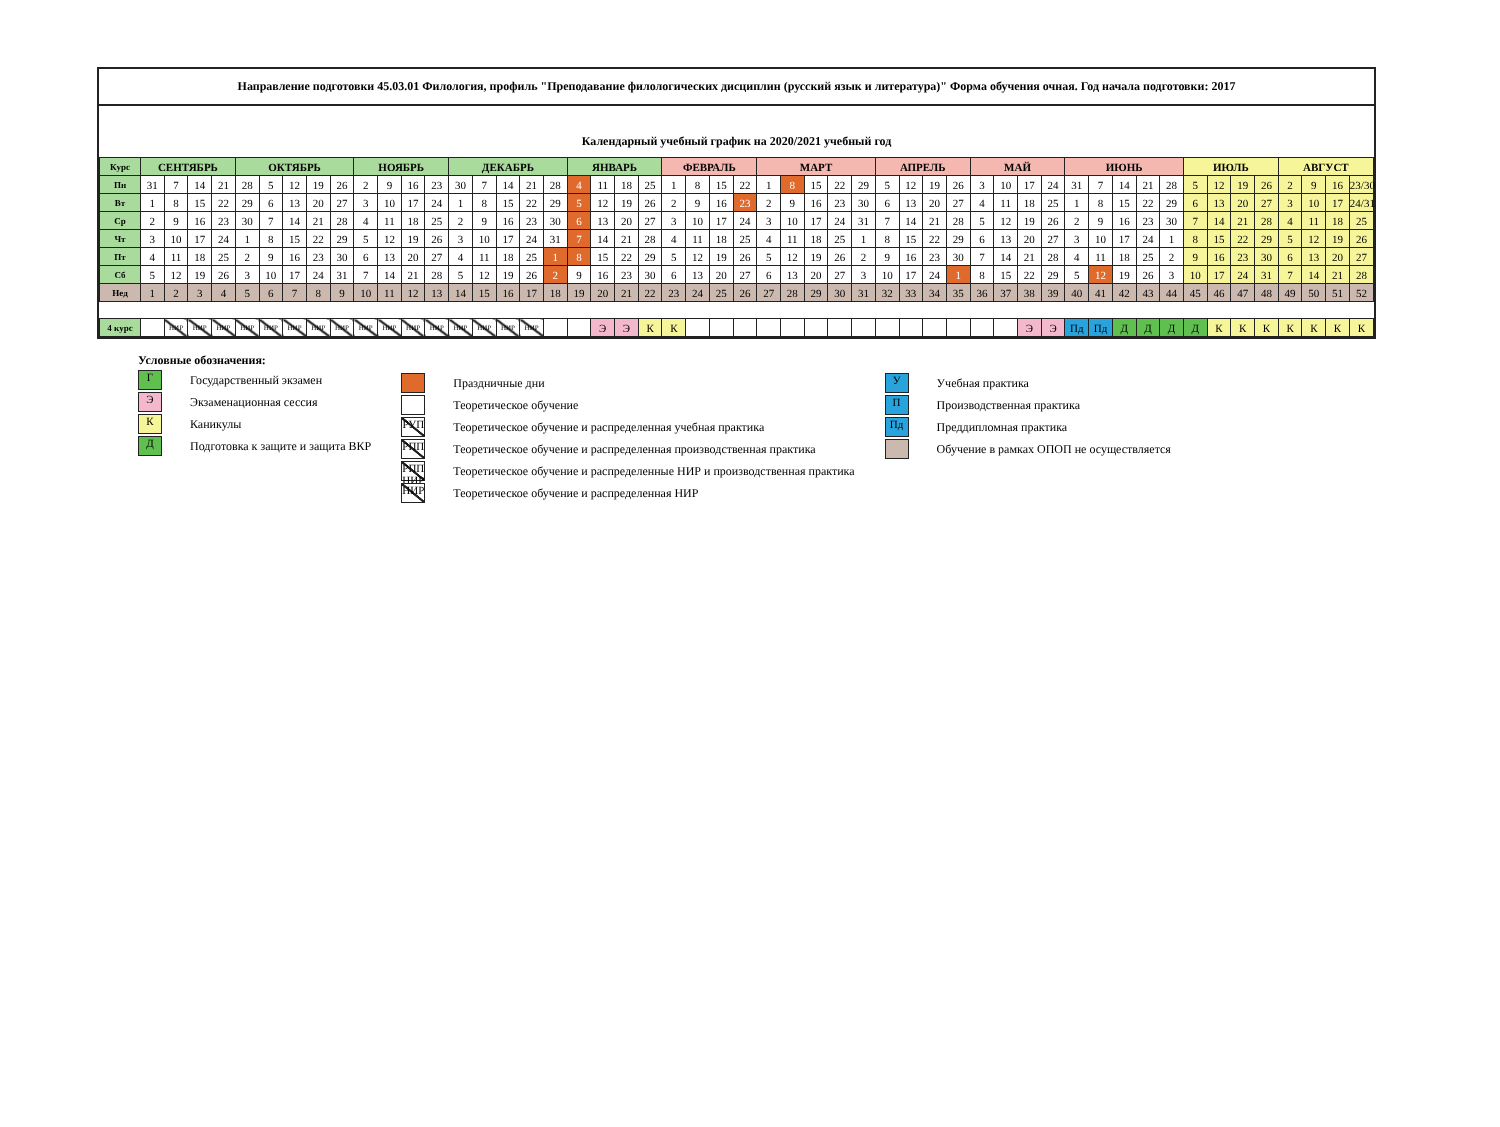Направление подготовки 45.03.01 Филология, профиль "Преподавание филологических дисциплин (русский язык и литература)" Форма обучения очная. Год начала подготовки: 2017
Календарный учебный график на 2020/2021 учебный год
| Курс | СЕНТЯБРЬ | | | | ОКТЯБРЬ | | | | | НОЯБРЬ | | | | ДЕКАБРЬ | | | | | ЯНВАРЬ | | | | ФЕВРАЛЬ | | | | МАРТ | | | | | АПРЕЛЬ | | | | МАЙ | | | | ИЮНЬ | | | | | ИЮЛЬ | | | | АВГУСТ | | | |
| --- | --- | --- | --- | --- | --- | --- | --- | --- | --- | --- | --- | --- | --- | --- | --- | --- | --- | --- | --- | --- | --- | --- | --- | --- | --- | --- | --- | --- | --- | --- | --- | --- | --- | --- | --- | --- | --- | --- | --- | --- | --- | --- | --- | --- | --- | --- | --- | --- | --- | --- | --- | --- |
| Пн | 31 | 7 | 14 | 21 | 28 | 5 | 12 | 19 | 26 | 2 | 9 | 16 | 23 | 30 | 7 | 14 | 21 | 28 | 4 | 11 | 18 | 25 | 1 | 8 | 15 | 22 | 1 | 8 | 15 | 22 | 29 | 5 | 12 | 19 | 26 | 3 | 10 | 17 | 24 | 31 | 7 | 14 | 21 | 28 | 5 | 12 | 19 | 26 | 2 | 9 | 16 | 23/30 |
| Вт | 1 | 8 | 15 | 22 | 29 | 6 | 13 | 20 | 27 | 3 | 10 | 17 | 24 | 1 | 8 | 15 | 22 | 29 | 5 | 12 | 19 | 26 | 2 | 9 | 16 | 23 | 2 | 9 | 16 | 23 | 30 | 6 | 13 | 20 | 27 | 4 | 11 | 18 | 25 | 1 | 8 | 15 | 22 | 29 | 6 | 13 | 20 | 27 | 3 | 10 | 17 | 24/31 |
| Ср | 2 | 9 | 16 | 23 | 30 | 7 | 14 | 21 | 28 | 4 | 11 | 18 | 25 | 2 | 9 | 16 | 23 | 30 | 6 | 13 | 20 | 27 | 3 | 10 | 17 | 24 | 3 | 10 | 17 | 24 | 31 | 7 | 14 | 21 | 28 | 5 | 12 | 19 | 26 | 2 | 9 | 16 | 23 | 30 | 7 | 14 | 21 | 28 | 4 | 11 | 18 | 25 |
| Чт | 3 | 10 | 17 | 24 | 1 | 8 | 15 | 22 | 29 | 5 | 12 | 19 | 26 | 3 | 10 | 17 | 24 | 31 | 7 | 14 | 21 | 28 | 4 | 11 | 18 | 25 | 4 | 11 | 18 | 25 | 1 | 8 | 15 | 22 | 29 | 6 | 13 | 20 | 27 | 3 | 10 | 17 | 24 | 1 | 8 | 15 | 22 | 29 | 5 | 12 | 19 | 26 |
| Пт | 4 | 11 | 18 | 25 | 2 | 9 | 16 | 23 | 30 | 6 | 13 | 20 | 27 | 4 | 11 | 18 | 25 | 1 | 8 | 15 | 22 | 29 | 5 | 12 | 19 | 26 | 5 | 12 | 19 | 26 | 2 | 9 | 16 | 23 | 30 | 7 | 14 | 21 | 28 | 4 | 11 | 18 | 25 | 2 | 9 | 16 | 23 | 30 | 6 | 13 | 20 | 27 |
| Сб | 5 | 12 | 19 | 26 | 3 | 10 | 17 | 24 | 31 | 7 | 14 | 21 | 28 | 5 | 12 | 19 | 26 | 2 | 9 | 16 | 23 | 30 | 6 | 13 | 20 | 27 | 6 | 13 | 20 | 27 | 3 | 10 | 17 | 24 | 1 | 8 | 15 | 22 | 29 | 5 | 12 | 19 | 26 | 3 | 10 | 17 | 24 | 31 | 7 | 14 | 21 | 28 |
| Нед | 1 | 2 | 3 | 4 | 5 | 6 | 7 | 8 | 9 | 10 | 11 | 12 | 13 | 14 | 15 | 16 | 17 | 18 | 19 | 20 | 21 | 22 | 23 | 24 | 25 | 26 | 27 | 28 | 29 | 30 | 31 | 32 | 33 | 34 | 35 | 36 | 37 | 38 | 39 | 40 | 41 | 42 | 43 | 44 | 45 | 46 | 47 | 48 | 49 | 50 | 51 | 52 |
| 4 курс | | НИР | НИР | НИР | НИР | НИР | НИР | НИР | НИР | НИР | НИР | НИР | НИР | НИР | НИР | НИР | НИР | | | Э | Э | К | К | | | | | | | | | | | | | | | Э | Э | Пд | Пд | Д | Д | Д | Д | К | К | К | К | К | К | К |
Условные обозначения:
Г
Государственный экзамен
Э
Экзаменационная сессия
К
Каникулы
Д
Подготовка к защите и защита ВКР
Праздничные дни
Теоретическое обучение
РУП
Теоретическое обучение и распределенная учебная практика
РПП
Теоретическое обучение и распределенная производственная практика
РПП НИР
Теоретическое обучение и распределенные НИР и производственная практика
НИР
Теоретическое обучение и распределенная НИР
У
Учебная практика
П
Производственная практика
Пд
Преддипломная практика
Обучение в рамках ОПОП не осуществляется